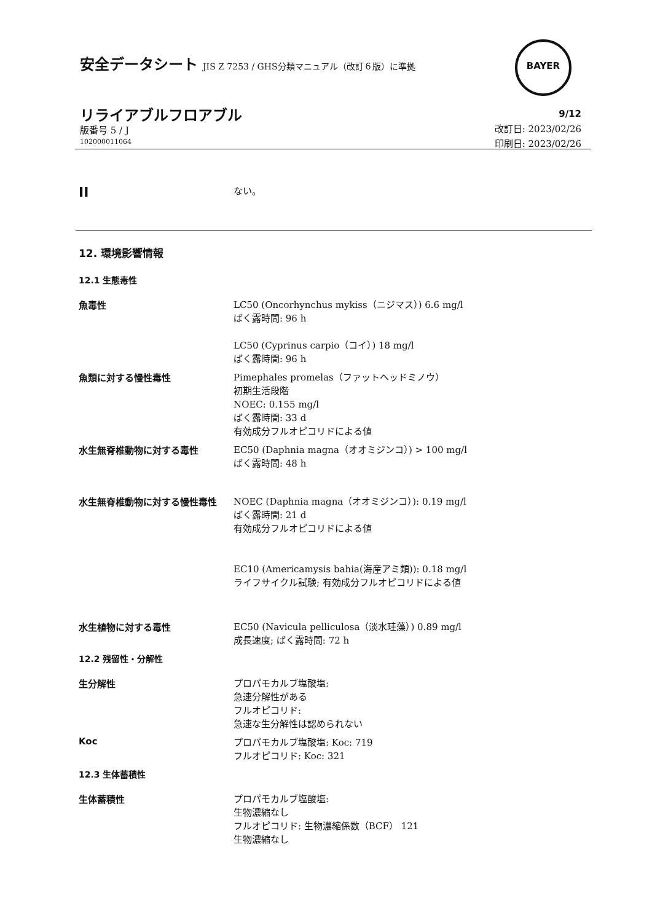安全データシート JIS Z 7253 / GHS分類マニュアル（改訂６版）に準拠
BAYER
リライアブルフロアブル
版番号 5 / J
102000011064
9/12
改訂日: 2023/02/26
印刷日: 2023/02/26
II
ない。
12. 環境影響情報
12.1 生態毒性
魚毒性
LC50 (Oncorhynchus mykiss（ニジマス）) 6.6 mg/l
ばく露時間: 96 h
LC50 (Cyprinus carpio（コイ）) 18 mg/l
ばく露時間: 96 h
魚類に対する慢性毒性
Pimephales promelas（ファットヘッドミノウ）
初期生活段階
NOEC: 0.155 mg/l
ばく露時間: 33 d
有効成分フルオピコリドによる値
水生無脊椎動物に対する毒性
EC50 (Daphnia magna（オオミジンコ）) > 100 mg/l
ばく露時間: 48 h
水生無脊椎動物に対する慢性毒性
NOEC (Daphnia magna（オオミジンコ）): 0.19 mg/l
ばく露時間: 21 d
有効成分フルオピコリドによる値
EC10 (Americamysis bahia(海産アミ類)): 0.18 mg/l
ライフサイクル試験; 有効成分フルオピコリドによる値
水生植物に対する毒性
EC50 (Navicula pelliculosa（淡水珪藻）) 0.89 mg/l
成長速度; ばく露時間: 72 h
12.2 残留性・分解性
生分解性
プロパモカルブ塩酸塩:
急速分解性がある
フルオピコリド:
急速な生分解性は認められない
Koc
プロパモカルブ塩酸塩: Koc: 719
フルオピコリド: Koc: 321
12.3 生体蓄積性
生体蓄積性
プロパモカルブ塩酸塩:
生物濃縮なし
フルオピコリド: 生物濃縮係数（BCF） 121
生物濃縮なし